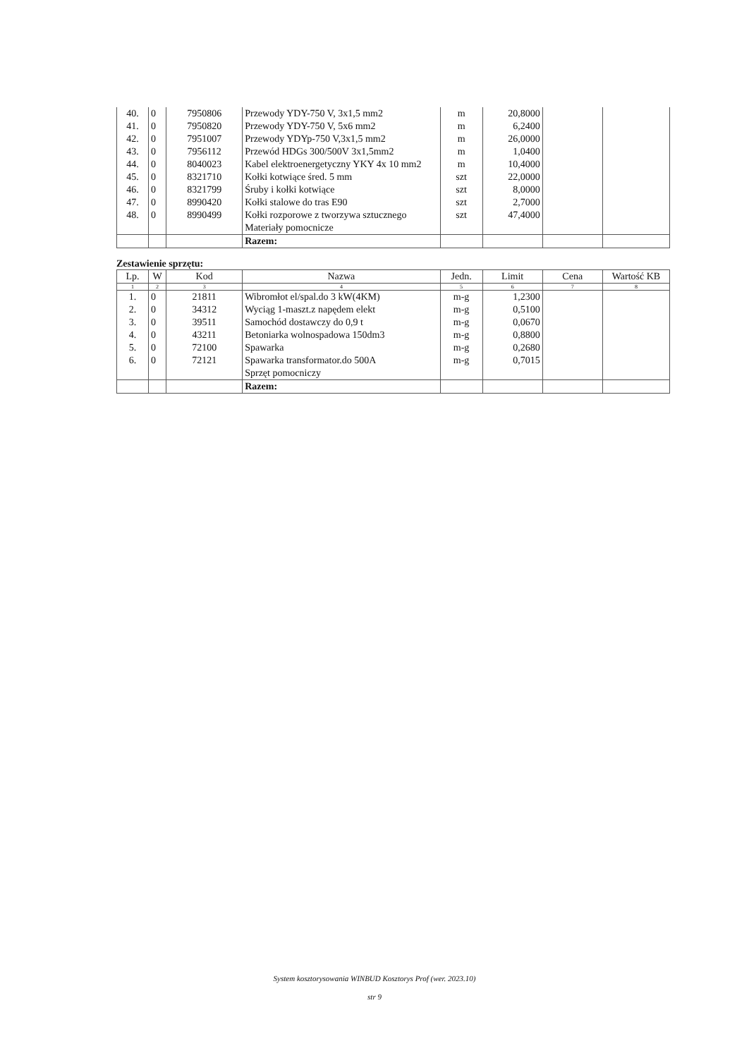| 40. | 0 | 7950806 | Przewody YDY-750 V, 3x1,5 mm2 | m | 20,8000 | | |
| 41. | 0 | 7950820 | Przewody YDY-750 V, 5x6 mm2 | m | 6,2400 | | |
| 42. | 0 | 7951007 | Przewody YDYp-750 V,3x1,5 mm2 | m | 26,0000 | | |
| 43. | 0 | 7956112 | Przewód HDGs 300/500V 3x1,5mm2 | m | 1,0400 | | |
| 44. | 0 | 8040023 | Kabel elektroenergetyczny YKY 4x 10 mm2 | m | 10,4000 | | |
| 45. | 0 | 8321710 | Kołki kotwiące śred. 5 mm | szt | 22,0000 | | |
| 46. | 0 | 8321799 | Śruby i kołki kotwiące | szt | 8,0000 | | |
| 47. | 0 | 8990420 | Kołki stalowe do tras E90 | szt | 2,7000 | | |
| 48. | 0 | 8990499 | Kołki rozporowe z tworzywa sztucznego | szt | 47,4000 | | |
| | | | Materiały pomocnicze | | | | |
| | | | Razem: | | | | |
Zestawienie sprzętu:
| Lp. | W | Kod | Nazwa | Jedn. | Limit | Cena | Wartość KB |
| --- | --- | --- | --- | --- | --- | --- | --- |
| 1 | 2 | 3 | 4 | 5 | 6 | 7 | 8 |
| 1. | 0 | 21811 | Wibromłot el/spal.do 3 kW(4KM) | m-g | 1,2300 | | |
| 2. | 0 | 34312 | Wyciąg 1-maszt.z napędem elekt | m-g | 0,5100 | | |
| 3. | 0 | 39511 | Samochód dostawczy do 0,9 t | m-g | 0,0670 | | |
| 4. | 0 | 43211 | Betoniarka wolnospadowa 150dm3 | m-g | 0,8800 | | |
| 5. | 0 | 72100 | Spawarka | m-g | 0,2680 | | |
| 6. | 0 | 72121 | Spawarka transformator.do 500A | m-g | 0,7015 | | |
| | | | Sprzęt pomocniczy | | | | |
| | | | Razem: | | | | |
System kosztorysowania WINBUD Kosztorys Prof (wer. 2023.10)
str 9